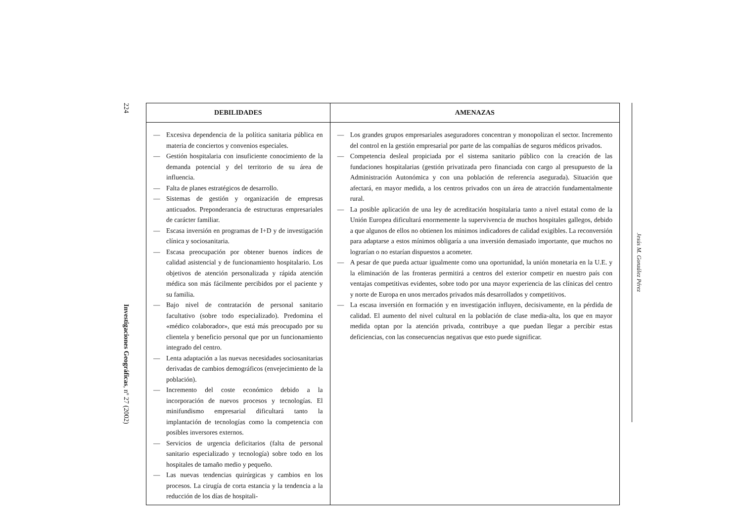224
Investigaciones Geográficas, nº 27 (2002)
| DEBILIDADES | AMENAZAS |
| --- | --- |
| — Excesiva dependencia de la política sanitaria pública en materia de conciertos y convenios especiales. — Gestión hospitalaria con insuficiente conocimiento de la demanda potencial y del territorio de su área de influencia. — Falta de planes estratégicos de desarrollo. — Sistemas de gestión y organización de empresas anticuados. Preponderancia de estructuras empresariales de carácter familiar. — Escasa inversión en programas de I+D y de investigación clínica y sociosanitaria. — Escasa preocupación por obtener buenos índices de calidad asistencial y de funcionamiento hospitalario. Los objetivos de atención personalizada y rápida atención médica son más fácilmente percibidos por el paciente y su familia. — Bajo nivel de contratación de personal sanitario facultativo (sobre todo especializado). Predomina el «médico colaborador», que está más preocupado por su clientela y beneficio personal que por un funcionamiento integrado del centro. — Lenta adaptación a las nuevas necesidades sociosanitarias derivadas de cambios demográficos (envejecimiento de la población). — Incremento del coste económico debido a la incorporación de nuevos procesos y tecnologías. El minifundismo empresarial dificultará tanto la implantación de tecnologías como la competencia con posibles inversores externos. — Servicios de urgencia deficitarios (falta de personal sanitario especializado y tecnología) sobre todo en los hospitales de tamaño medio y pequeño. — Las nuevas tendencias quirúrgicas y cambios en los procesos. La cirugía de corta estancia y la tendencia a la reducción de los días de hospitali- | — Los grandes grupos empresariales aseguradores concentran y monopolizan el sector. Incremento del control en la gestión empresarial por parte de las compañías de seguros médicos privados. — Competencia desleal propiciada por el sistema sanitario público con la creación de las fundaciones hospitalarias (gestión privatizada pero financiada con cargo al presupuesto de la Administración Autonómica y con una población de referencia asegurada). Situación que afectará, en mayor medida, a los centros privados con un área de atracción fundamentalmente rural. — La posible aplicación de una ley de acreditación hospitalaria tanto a nivel estatal como de la Unión Europea dificultará enormemente la supervivencia de muchos hospitales gallegos, debido a que algunos de ellos no obtienen los mínimos indicadores de calidad exigibles. La reconversión para adaptarse a estos mínimos obligaría a una inversión demasiado importante, que muchos no lograrían o no estarían dispuestos a acometer. — A pesar de que pueda actuar igualmente como una oportunidad, la unión monetaria en la U.E. y la eliminación de las fronteras permitirá a centros del exterior competir en nuestro país con ventajas competitivas evidentes, sobre todo por una mayor experiencia de las clínicas del centro y norte de Europa en unos mercados privados más desarrollados y competitivos. — La escasa inversión en formación y en investigación influyen, decisivamente, en la pérdida de calidad. El aumento del nivel cultural en la población de clase media-alta, los que en mayor medida optan por la atención privada, contribuye a que puedan llegar a percibir estas deficiencias, con las consecuencias negativas que esto puede significar. |
Jesús M. González Pérez